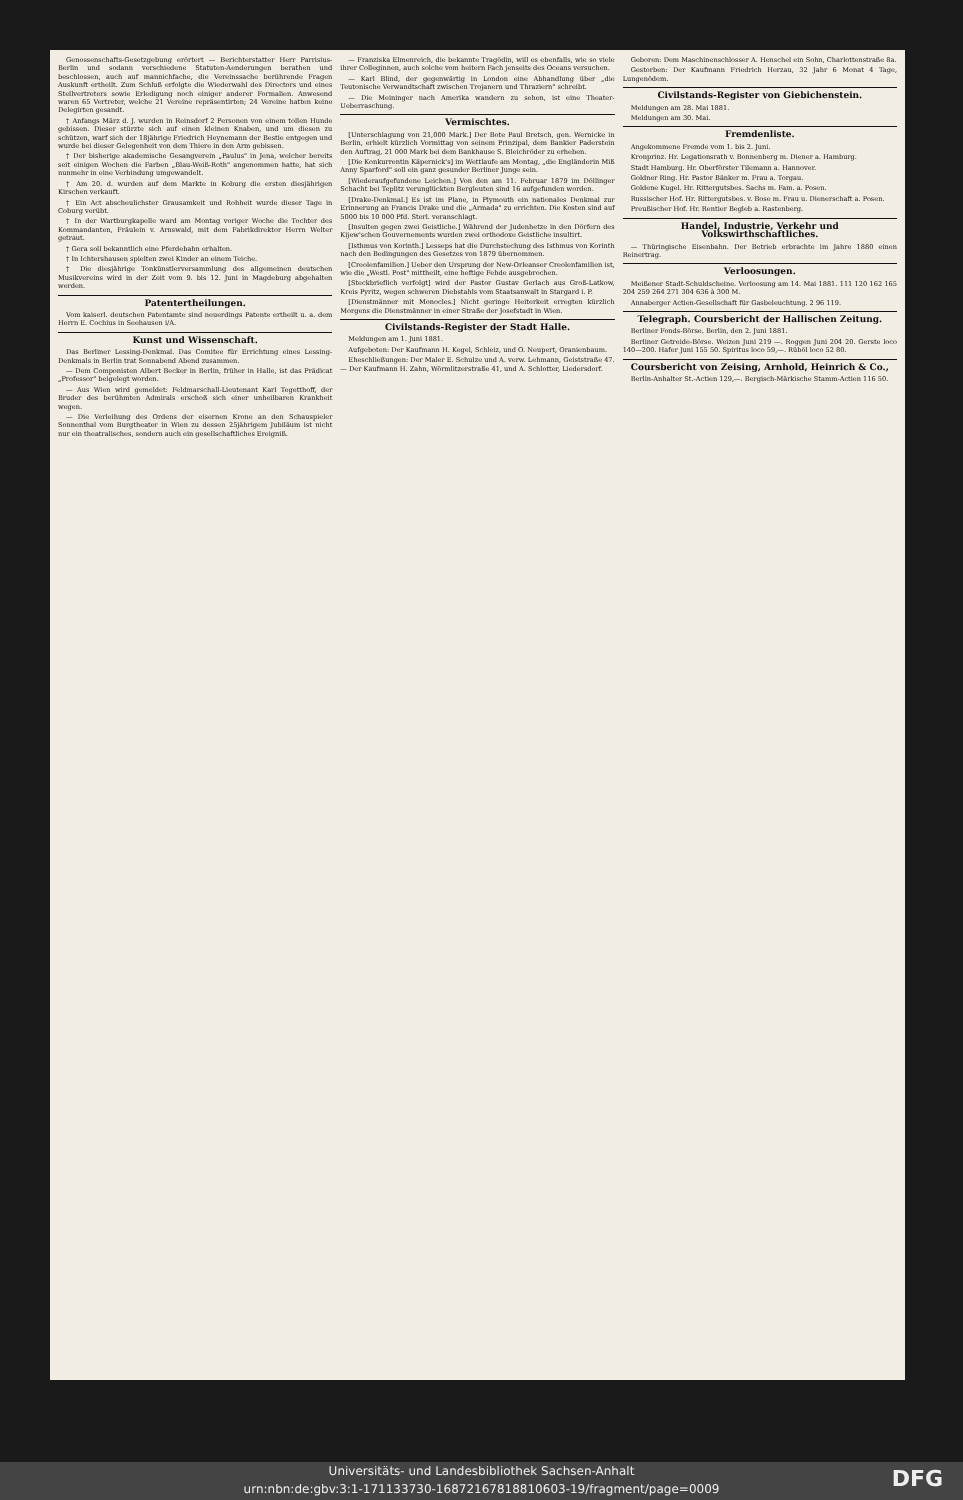Genossenschafts-Gesetzgebung erörtert — Berichterstatter Herr Parrisius-Berlin und sodann verschiedene Statuten-Aenderungen berathen und beschlossen, auch auf mannichfache, die Vereinssache berührende Fragen Auskunft ertheilt. Zum Schluß erfolgte die Wiederwahl des Directors und eines Stellvertreters sowie Erledigung noch einiger anderer Formalien. Anwesend waren 65 Vertreter, welche 21 Vereine repräsentirten; 24 Vereine hatten keine Delegirten gesandt.
† Anfangs März d. J. wurden in Reinsdorf 2 Personen von einem tollen Hunde gebissen. Dieser stürzte sich auf einen kleinen Knaben, und um diesen zu schützen, warf sich der 18jährige Friedrich Heynemann der Bestie entgegen und wurde bei dieser Gelegenheit von dem Thiere in den Arm gebissen.
† Der bisherige akademische Gesangverein „Paulus" in Jena, welcher bereits seit einigen Wochen die Farben „Blau-Weiß-Roth" angenommen hatte, hat sich nunmehr in eine Verbindung umgewandelt.
† Am 20. d. wurden auf dem Markte in Koburg die ersten diesjährigen Kirschen verkauft.
† Ein Act abscheulichster Grausamkeit und Rohheit wurde dieser Tage in Coburg verübt.
† In der Wartburgkapelle ward am Montag voriger Woche die Tochter des Kommandanten, Fräulein v. Arnswald, mit dem Fabrikdirektor Herrn Welter getraut.
† Gera soll bekanntlich eine Pferdebahn erhalten.
† In Ichtershausen spielten zwei Kinder an einem Teiche.
† Die diesjährige Tonkünstlerversammlung des allgemeinen deutschen Musikvereins wird in der Zeit vom 9. bis 12. Juni in Magdeburg abgehalten werden.
Patentertheilungen.
Vom kaiserl. deutschen Patentamte sind neuerdings Patente ertheilt u. a. dem Herrn E. Cochius in Seehausen i/A.
Kunst und Wissenschaft.
Das Berliner Lessing-Denkmal. Das Comitee für Errichtung eines Lessing-Denkmals in Berlin trat Sonnabend Abend zusammen.
— Dem Componisten Albert Becker in Berlin, früher in Halle, ist das Prädicat „Professor" beigelegt worden.
— Aus Wien wird gemeldet: Feldmarschall-Lieutenant Karl Tegetthoff, der Bruder des berühmten Admirals erschoß sich einer unheilbaren Krankheit wegen.
— Die Verleihung des Ordens der eisernen Krone an den Schauspieler Sonnenthal vom Burgtheater in Wien zu dessen 25jährigem Jubiläum ist nicht nur ein theatralisches, sondern auch ein gesellschaftliches Ereigniß.
— Franziska Elmenreich, die bekannte Tragödin, will es ebenfalls, wie so viele ihrer Colleginnen, auch solche vom heitern Fach jenseits des Oceans versuchen.
— Karl Blind, der gegenwärtig in London eine Abhandlung über „die Teutonische Verwandtschaft zwischen Trojanern und Thraziern" schreibt.
— Die Meininger nach Amerika wandern zu sehen, ist eine Theater-Ueberraschung.
Vermischtes.
[Unterschlagung von 21,000 Mark.] Der Bote Paul Bretsch, gen. Wernicke in Berlin, erhielt kürzlich Vormittag von seinem Prinzipal, dem Bankier Paderstein den Auftrag, 21 000 Mark bei dem Bankhause S. Bleichröder zu erheben.
[Die Konkurrentin Käpernick's] im Wettlaufe am Montag, „die Engländerin Miß Anny Sparford" soll ein ganz gesunder Berliner Junge sein.
[Wiederaufgefundene Leichen.] Von den am 11. Februar 1879 im Döllinger Schacht bei Teplitz verunglückten Bergleuten sind 16 aufgefunden worden.
[Drake-Denkmal.] Es ist im Plane, in Plymouth ein nationales Denkmal zur Erinnerung an Francis Drake und die „Armada" zu errichten. Die Kosten sind auf 5000 bis 10 000 Pfd. Sterl. veranschlagt.
[Insulten gegen zwei Geistliche.] Während der Judenhetze in den Dörfern des Kijew'schen Gouvernements wurden zwei orthodoxe Geistliche insultirt.
[Isthmus von Korinth.] Lesseps hat die Durchstechung des Isthmus von Korinth nach den Bedingungen des Gesetzes von 1879 übernommen.
[Creolenfamilien.] Ueber den Ursprung der New-Orleanser Creolenfamilien ist, wie die „Westl. Post" mittheilt, eine heftige Fehde ausgebrochen.
[Steckbrieflich verfolgt] wird der Pastor Gustav Gerlach aus Groß-Latkow, Kreis Pyritz, wegen schweren Diebstahls vom Staatsanwalt in Stargard i. P.
[Dienstmänner mit Monocles.] Nicht geringe Heiterkeit erregten kürzlich Morgens die Dienstmänner in einer Straße der Josefstadt in Wien.
Civilstands-Register der Stadt Halle.
Meldungen am 1. Juni 1881.
Aufgeboten: Der Kaufmann H. Kegel, Schleiz, und O. Neupert, Oranienbaum.
Eheschließungen: Der Maler E. Schulze und A. verw. Lehmann, Geiststraße 47. — Der Kaufmann H. Zahn, Wörmlitzerstraße 41, und A. Schlotter, Liedersdorf.
Geboren: Dem Maschinenschlosser A. Henschel ein Sohn, Charlottenstraße 8a.
Gestorben: Der Kaufmann Friedrich Herzau, 32 Jahr 6 Monat 4 Tage, Lungenödem.
Civilstands-Register von Giebichenstein.
Meldungen am 28. Mai 1881.
Meldungen am 30. Mai.
Fremdenliste.
Angekommene Fremde vom 1. bis 2. Juni.
Kronprinz. Hr. Legationsrath v. Bonnenberg m. Diener a. Hamburg.
Stadt Hamburg. Hr. Oberförster Tilemann a. Hannover.
Goldner Ring. Hr. Pastor Bänker m. Frau a. Torgau.
Goldene Kugel. Hr. Rittergutsbes. Sachs m. Fam. a. Posen.
Russischer Hof. Hr. Rittergutsbes. v. Bose m. Frau u. Dienerschaft a. Posen.
Preußischer Hof. Hr. Rentier Begleb a. Rastenberg.
Handel, Industrie, Verkehr und Volkswirthschaftliches.
— Thüringische Eisenbahn. Der Betrieb erbrachte im Jahre 1880 einen Reinertrag.
Verloosungen.
Meißener Stadt-Schuldscheine. Verloosung am 14. Mai 1881. 111 120 162 165 204 259 264 271 304 636 à 300 M.
Annaberger Actien-Gesellschaft für Gasbeleuchtung. 2 96 119.
Telegraph. Coursbericht der Halli­schen Zeitung.
Berliner Fonds-Börse. Berlin, den 2. Juni 1881.
Berliner Getreide-Börse. Weizen Juni 219 —. Roggen Juni 204 20. Gerste loco 140—200. Hafer Juni 155 50. Spiritus loco 59,—. Rüböl loco 52 80.
Coursbericht von Zeising, Arnhold, Heinrich & Co.,
Berlin-Anhalter St.-Actien 129,—. Bergisch-Märkische Stamm-Actien 116 50.
Universitäts- und Landesbibliothek Sachsen-Anhalt
urn:nbn:de:gbv:3:1-171133730-16872167818810603-19/fragment/page=0009
DFG